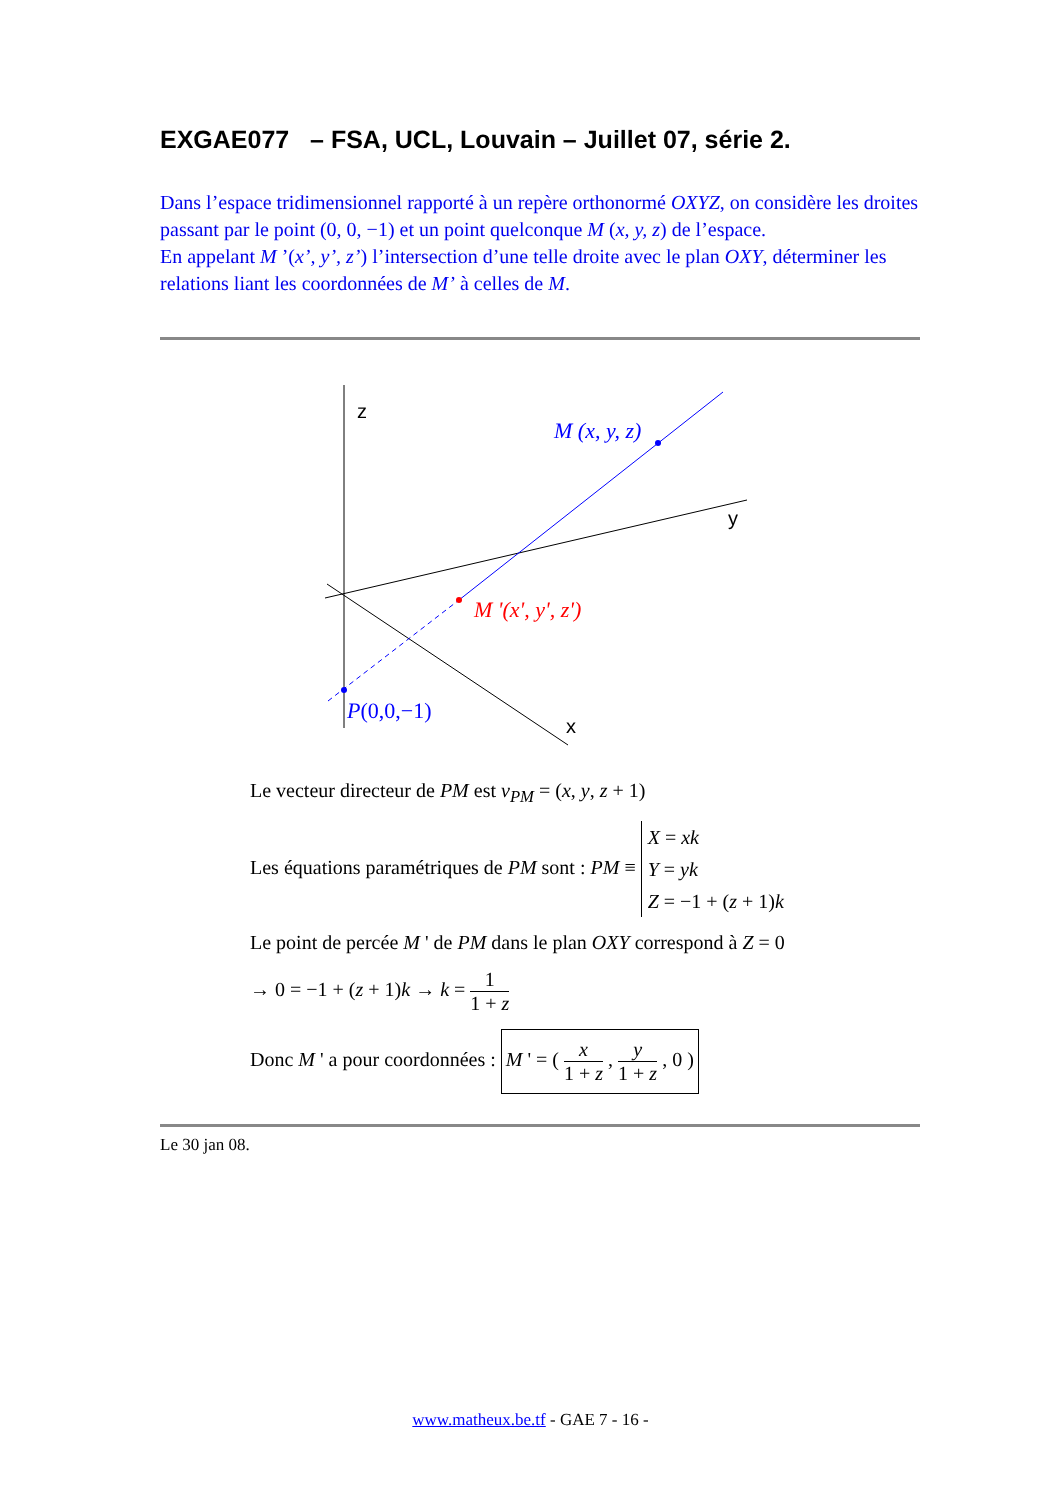EXGAE077 – FSA, UCL, Louvain – Juillet 07, série 2.
Dans l’espace tridimensionnel rapporté à un repère orthonormé OXYZ, on considère les droites passant par le point (0, 0, −1) et un point quelconque M (x, y, z) de l’espace.
En appelant M ’(x’, y’, z’) l’intersection d’une telle droite avec le plan OXY, déterminer les relations liant les coordonnées de M’ à celles de M.
z
y
x
M (x, y, z)
M '(x', y', z')
P(0,0,−1)
Le vecteur directeur de PM est v<sub>PM</sub> = (x, y, z + 1)
Les équations paramétriques de PM sont : PM ≡ X = xk
Y = yk
Z = −1 + (z + 1)k
Le point de percée M ' de PM dans le plan OXY correspond à Z = 0
→ 0 = −1 + (z + 1)k → k = 1 1 + z
Donc M ' a pour coordonnées : M ' = ( x 1 + z , y 1 + z , 0 )
Le 30 jan 08.
www.matheux.be.tf - GAE 7 - 16 -